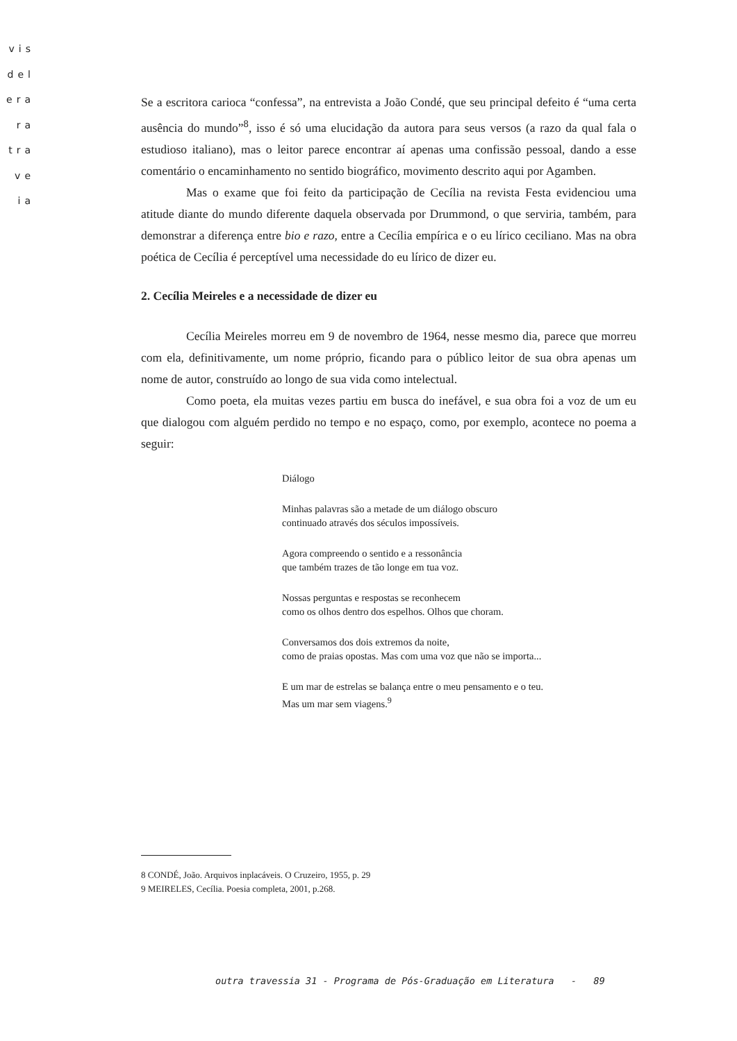vis
del
era
ra
tra
ve
ia
Se a escritora carioca “confessa”, na entrevista a João Condé, que seu principal defeito é “uma certa ausência do mundo”<sup>8</sup>, isso é só uma elucidação da autora para seus versos (a razo da qual fala o estudioso italiano), mas o leitor parece encontrar aí apenas uma confissão pessoal, dando a esse comentário o encaminhamento no sentido biográfico, movimento descrito aqui por Agamben.
Mas o exame que foi feito da participação de Cecília na revista Festa evidenciou uma atitude diante do mundo diferente daquela observada por Drummond, o que serviria, também, para demonstrar a diferença entre bio e razo, entre a Cecília empírica e o eu lírico ceciliano. Mas na obra poética de Cecília é perceptível uma necessidade do eu lírico de dizer eu.
2. Cecília Meireles e a necessidade de dizer eu
Cecília Meireles morreu em 9 de novembro de 1964, nesse mesmo dia, parece que morreu com ela, definitivamente, um nome próprio, ficando para o público leitor de sua obra apenas um nome de autor, construído ao longo de sua vida como intelectual.
Como poeta, ela muitas vezes partiu em busca do inefável, e sua obra foi a voz de um eu que dialogou com alguém perdido no tempo e no espaço, como, por exemplo, acontece no poema a seguir:
Diálogo
Minhas palavras são a metade de um diálogo obscuro
continuado através dos séculos impossíveis.
Agora compreendo o sentido e a ressonância
que também trazes de tão longe em tua voz.
Nossas perguntas e respostas se reconhecem
como os olhos dentro dos espelhos. Olhos que choram.
Conversamos dos dois extremos da noite,
como de praias opostas. Mas com uma voz que não se importa...
E um mar de estrelas se balança entre o meu pensamento e o teu.
Mas um mar sem viagens.<sup>9</sup>
8 CONDÉ, João. Arquivos inplacáveis. O Cruzeiro, 1955, p. 29
9 MEIRELES, Cecília. Poesia completa, 2001, p.268.
outra travessia 31 - Programa de Pós-Graduação em Literatura - 89